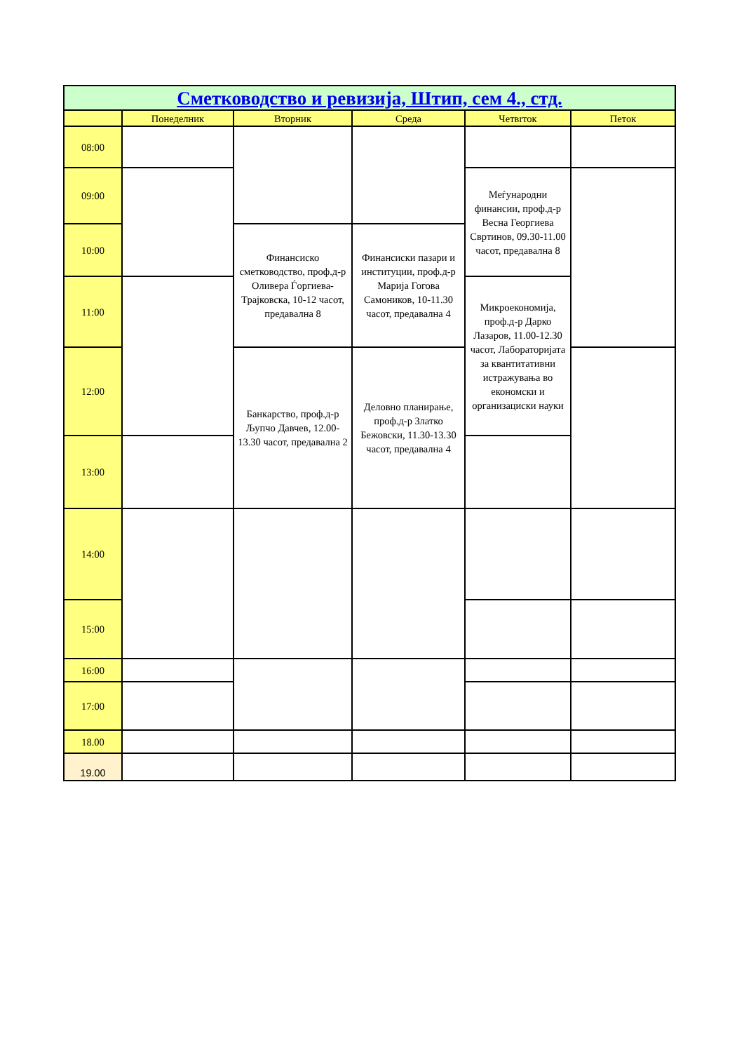| Сметководство и ревизија, Штип, сем 4., стд. | | | | | |
| | Понеделник | Вторник | Среда | Четвrток | Петок |
| 08:00 | | | | | |
| 09:00 | | | | Меѓународни финансии, проф.д-р Весна Георгиева Свртинов, 09.30-11.00 часот, предавална 8 | |
| 10:00 | | Финансиско сметководство, проф.д-р Оливера Ѓоргиева-Трајковска, 10-12 часот, предавална 8 | Финансиски пазари и институции, проф.д-р Марија Гогова Самоников, 10-11.30 часот, предавална 4 | | |
| 11:00 | | | | Микроекономија, проф.д-р Дарко Лазаров, 11.00-12.30 часот, Лабораторијата за квантитативни истражувања во економски и организациски науки | |
| 12:00 | | Банкарство, проф.д-р Љупчо Давчев, 12.00-13.30 часот, предавална 2 | Деловно планирање, проф.д-р Златко Бежовски, 11.30-13.30 часот, предавална 4 | | |
| 13:00 | | | | | |
| 14:00 | | | | | |
| 15:00 | | | | | |
| 16:00 | | | | | |
| 17:00 | | | | | |
| 18.00 | | | | | |
| 19.00 | | | | | |